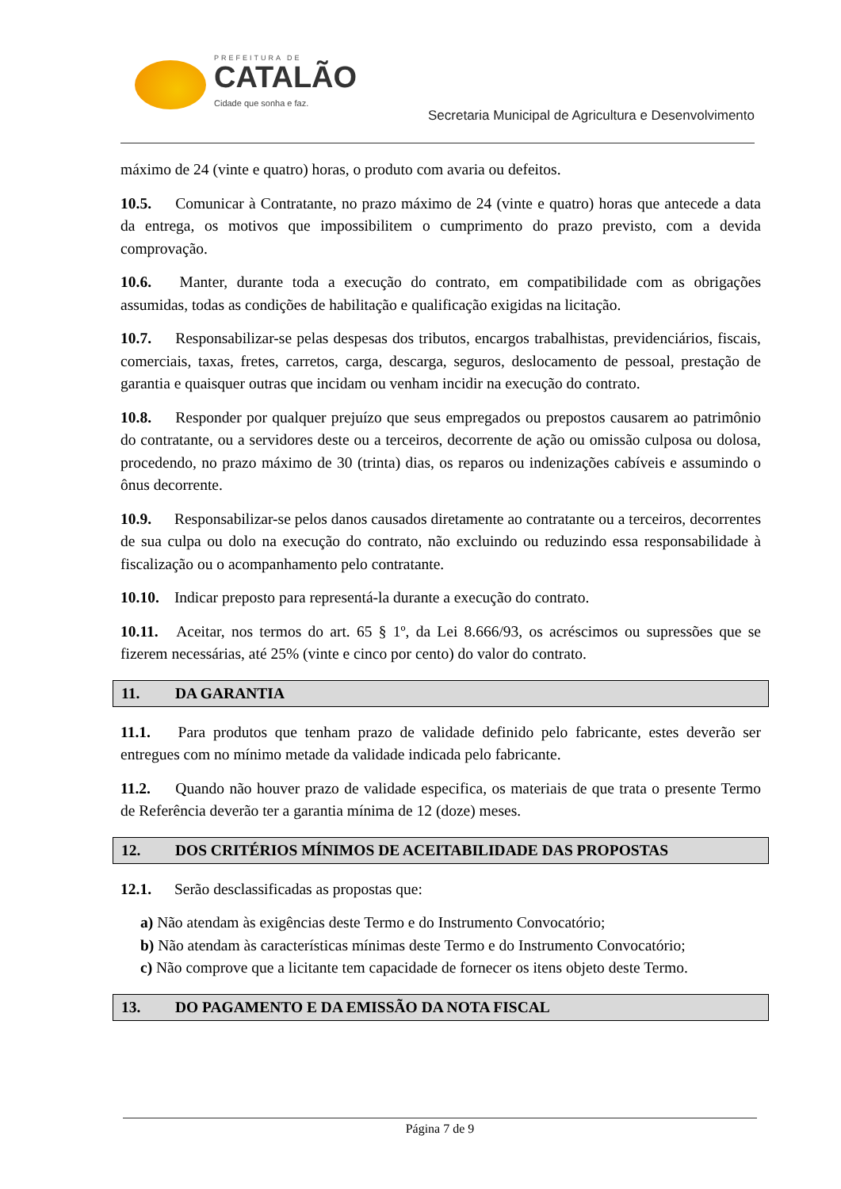PREFEITURA DE
CATALÃO
Cidade que sonha e faz.
Secretaria Municipal de Agricultura e Desenvolvimento
máximo de 24 (vinte e quatro) horas, o produto com avaria ou defeitos.
10.5. Comunicar à Contratante, no prazo máximo de 24 (vinte e quatro) horas que antecede a data da entrega, os motivos que impossibilitem o cumprimento do prazo previsto, com a devida comprovação.
10.6. Manter, durante toda a execução do contrato, em compatibilidade com as obrigações assumidas, todas as condições de habilitação e qualificação exigidas na licitação.
10.7. Responsabilizar-se pelas despesas dos tributos, encargos trabalhistas, previdenciários, fiscais, comerciais, taxas, fretes, carretos, carga, descarga, seguros, deslocamento de pessoal, prestação de garantia e quaisquer outras que incidam ou venham incidir na execução do contrato.
10.8. Responder por qualquer prejuízo que seus empregados ou prepostos causarem ao patrimônio do contratante, ou a servidores deste ou a terceiros, decorrente de ação ou omissão culposa ou dolosa, procedendo, no prazo máximo de 30 (trinta) dias, os reparos ou indenizações cabíveis e assumindo o ônus decorrente.
10.9. Responsabilizar-se pelos danos causados diretamente ao contratante ou a terceiros, decorrentes de sua culpa ou dolo na execução do contrato, não excluindo ou reduzindo essa responsabilidade à fiscalização ou o acompanhamento pelo contratante.
10.10. Indicar preposto para representá-la durante a execução do contrato.
10.11. Aceitar, nos termos do art. 65 § 1º, da Lei 8.666/93, os acréscimos ou supressões que se fizerem necessárias, até 25% (vinte e cinco por cento) do valor do contrato.
11. DA GARANTIA
11.1. Para produtos que tenham prazo de validade definido pelo fabricante, estes deverão ser entregues com no mínimo metade da validade indicada pelo fabricante.
11.2. Quando não houver prazo de validade especifica, os materiais de que trata o presente Termo de Referência deverão ter a garantia mínima de 12 (doze) meses.
12. DOS CRITÉRIOS MÍNIMOS DE ACEITABILIDADE DAS PROPOSTAS
12.1. Serão desclassificadas as propostas que:
a) Não atendam às exigências deste Termo e do Instrumento Convocatório;
b) Não atendam às características mínimas deste Termo e do Instrumento Convocatório;
c) Não comprove que a licitante tem capacidade de fornecer os itens objeto deste Termo.
13. DO PAGAMENTO E DA EMISSÃO DA NOTA FISCAL
Página 7 de 9